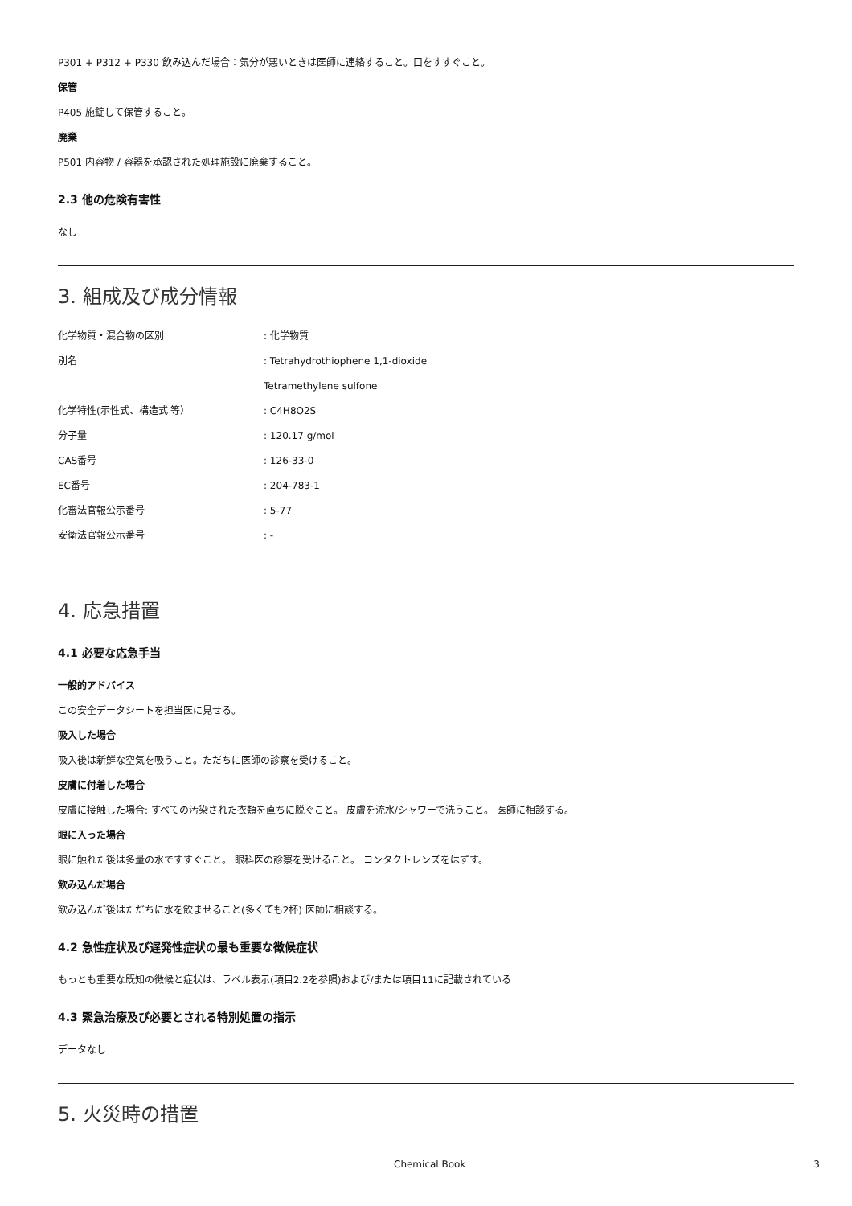P301 + P312 + P330 飲み込んだ場合：気分が悪いときは医師に連絡すること。口をすすぐこと。
保管
P405 施錠して保管すること。
廃棄
P501 内容物 / 容器を承認された処理施設に廃棄すること。
2.3 他の危険有害性
なし
3. 組成及び成分情報
| 化学物質・混合物の区別 | : 化学物質 |
| 別名 | : Tetrahydrothiophene 1,1-dioxide |
| | Tetramethylene sulfone |
| 化学特性(示性式、構造式 等） | : C4H8O2S |
| 分子量 | : 120.17 g/mol |
| CAS番号 | : 126-33-0 |
| EC番号 | : 204-783-1 |
| 化審法官報公示番号 | : 5-77 |
| 安衛法官報公示番号 | : - |
4. 応急措置
4.1 必要な応急手当
一般的アドバイス
この安全データシートを担当医に見せる。
吸入した場合
吸入後は新鮮な空気を吸うこと。ただちに医師の診察を受けること。
皮膚に付着した場合
皮膚に接触した場合: すべての汚染された衣類を直ちに脱ぐこと。 皮膚を流水/シャワーで洗うこと。 医師に相談する。
眼に入った場合
眼に触れた後は多量の水ですすぐこと。 眼科医の診察を受けること。 コンタクトレンズをはずす。
飲み込んだ場合
飲み込んだ後はただちに水を飲ませること(多くても2杯) 医師に相談する。
4.2 急性症状及び遅発性症状の最も重要な徴候症状
もっとも重要な既知の徴候と症状は、ラベル表示(項目2.2を参照)および/または項目11に記載されている
4.3 緊急治療及び必要とされる特別処置の指示
データなし
5. 火災時の措置
Chemical Book 3